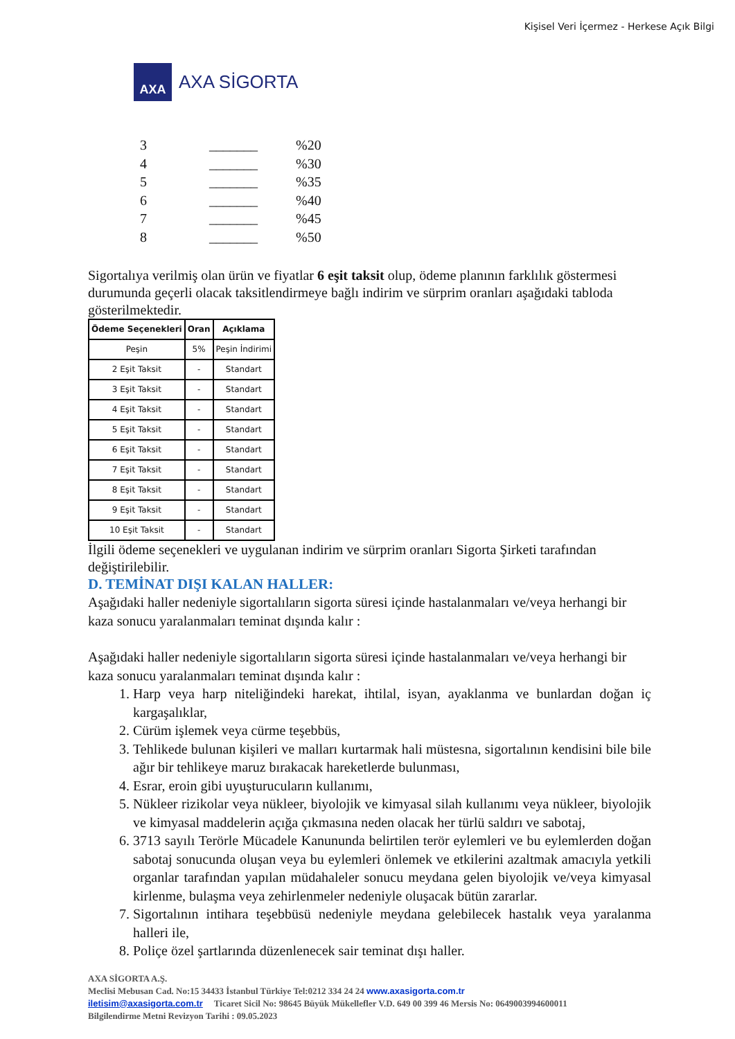Kişisel Veri İçermez - Herkese Açık Bilgi
AXA
AXA SİGORTA
3 _______%20
4 _______%30
5 _______%35
6 _______%40
7 _______%45
8 _______%50
Sigortalıya verilmiş olan ürün ve fiyatlar 6 eşit taksit olup, ödeme planının farklılık göstermesi durumunda geçerli olacak taksitlendirmeye bağlı indirim ve sürprim oranları aşağıdaki tabloda gösterilmektedir.
| Ödeme Seçenekleri | Oran | Açıklama |
| --- | --- | --- |
| Peşin | 5% | Peşin İndirimi |
| 2 Eşit Taksit | - | Standart |
| 3 Eşit Taksit | - | Standart |
| 4 Eşit Taksit | - | Standart |
| 5 Eşit Taksit | - | Standart |
| 6 Eşit Taksit | - | Standart |
| 7 Eşit Taksit | - | Standart |
| 8 Eşit Taksit | - | Standart |
| 9 Eşit Taksit | - | Standart |
| 10 Eşit Taksit | - | Standart |
İlgili ödeme seçenekleri ve uygulanan indirim ve sürprim oranları Sigorta Şirketi tarafından değiştirilebilir.
D. TEMİNAT DIŞI KALAN HALLER:
Aşağıdaki haller nedeniyle sigortalıların sigorta süresi içinde hastalanmaları ve/veya herhangi bir kaza sonucu yaralanmaları teminat dışında kalır :
Aşağıdaki haller nedeniyle sigortalıların sigorta süresi içinde hastalanmaları ve/veya herhangi bir kaza sonucu yaralanmaları teminat dışında kalır :
1. Harp veya harp niteliğindeki harekat, ihtilal, isyan, ayaklanma ve bunlardan doğan iç kargaşalıklar,
2. Cürüm işlemek veya cürme teşebbüs,
3. Tehlikede bulunan kişileri ve malları kurtarmak hali müstesna, sigortalının kendisini bile bile ağır bir tehlikeye maruz bırakacak hareketlerde bulunması,
4. Esrar, eroin gibi uyuşturucuların kullanımı,
5. Nükleer rizikolar veya nükleer, biyolojik ve kimyasal silah kullanımı veya nükleer, biyolojik ve kimyasal maddelerin açığa çıkmasına neden olacak her türlü saldırı ve sabotaj,
6. 3713 sayılı Terörle Mücadele Kanununda belirtilen terör eylemleri ve bu eylemlerden doğan sabotaj sonucunda oluşan veya bu eylemleri önlemek ve etkilerini azaltmak amacıyla yetkili organlar tarafından yapılan müdahaleler sonucu meydana gelen biyolojik ve/veya kimyasal kirlenme, bulaşma veya zehirlenmeler nedeniyle oluşacak bütün zararlar.
7. Sigortalının intihara teşebbüsü nedeniyle meydana gelebilecek hastalık veya yaralanma halleri ile,
8. Poliçe özel şartlarında düzenlenecek sair teminat dışı haller.
AXA SİGORTA A.Ş.
Meclisi Mebusan Cad. No:15 34433 İstanbul Türkiye Tel:0212 334 24 24 www.axasigorta.com.tr
iletisim@axasigorta.com.tr Ticaret Sicil No: 98645 Büyük Mükellefler V.D. 649 00 399 46 Mersis No: 0649003994600011
Bilgilendirme Metni Revizyon Tarihi : 09.05.2023